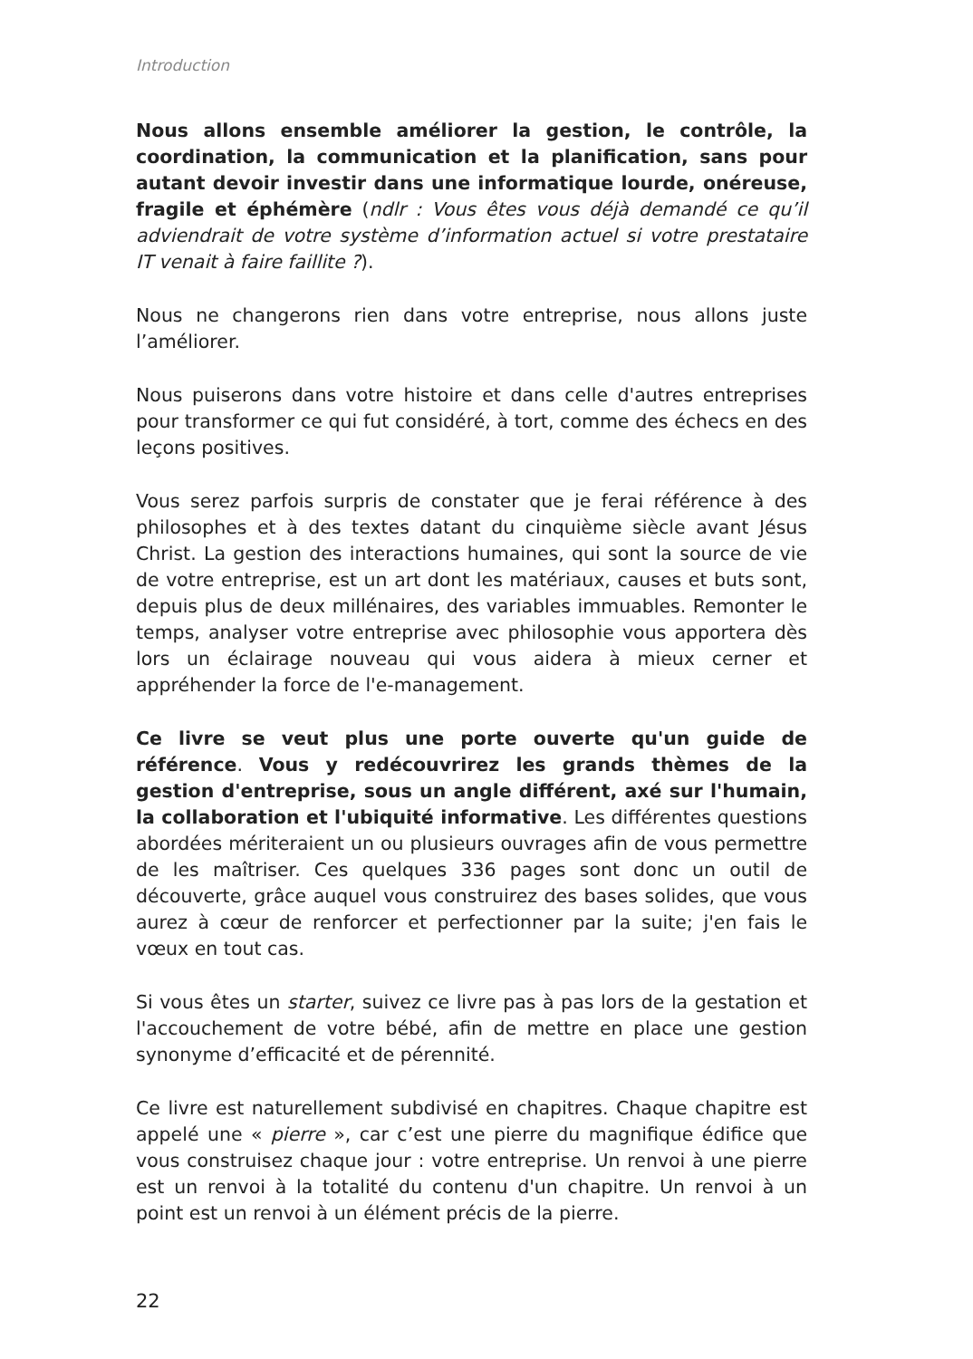Introduction
Nous allons ensemble améliorer la gestion, le contrôle, la coordination, la communication et la planification, sans pour autant devoir investir dans une informatique lourde, onéreuse, fragile et éphémère (ndlr : Vous êtes vous déjà demandé ce qu’il adviendrait de votre système d’information actuel si votre prestataire IT venait à faire faillite ?).
Nous ne changerons rien dans votre entreprise, nous allons juste l’améliorer.
Nous puiserons dans votre histoire et dans celle d'autres entreprises pour transformer ce qui fut considéré, à tort, comme des échecs en des leçons positives.
Vous serez parfois surpris de constater que je ferai référence à des philosophes et à des textes datant du cinquième siècle avant Jésus Christ. La gestion des interactions humaines, qui sont la source de vie de votre entreprise, est un art dont les matériaux, causes et buts sont, depuis plus de deux millénaires, des variables immuables. Remonter le temps, analyser votre entreprise avec philosophie vous apportera dès lors un éclairage nouveau qui vous aidera à mieux cerner et appréhender la force de l'e-management.
Ce livre se veut plus une porte ouverte qu'un guide de référence. Vous y redécouvrirez les grands thèmes de la gestion d'entreprise, sous un angle différent, axé sur l'humain, la collaboration et l'ubiquité informative. Les différentes questions abordées mériteraient un ou plusieurs ouvrages afin de vous permettre de les maîtriser. Ces quelques 336 pages sont donc un outil de découverte, grâce auquel vous construirez des bases solides, que vous aurez à cœur de renforcer et perfectionner par la suite; j'en fais le vœux en tout cas.
Si vous êtes un starter, suivez ce livre pas à pas lors de la gestation et l'accouchement de votre bébé, afin de mettre en place une gestion synonyme d’efficacité et de pérennité.
Ce livre est naturellement subdivisé en chapitres. Chaque chapitre est appelé une « pierre », car c’est une pierre du magnifique édifice que vous construisez chaque jour : votre entreprise. Un renvoi à une pierre est un renvoi à la totalité du contenu d'un chapitre. Un renvoi à un point est un renvoi à un élément précis de la pierre.
22